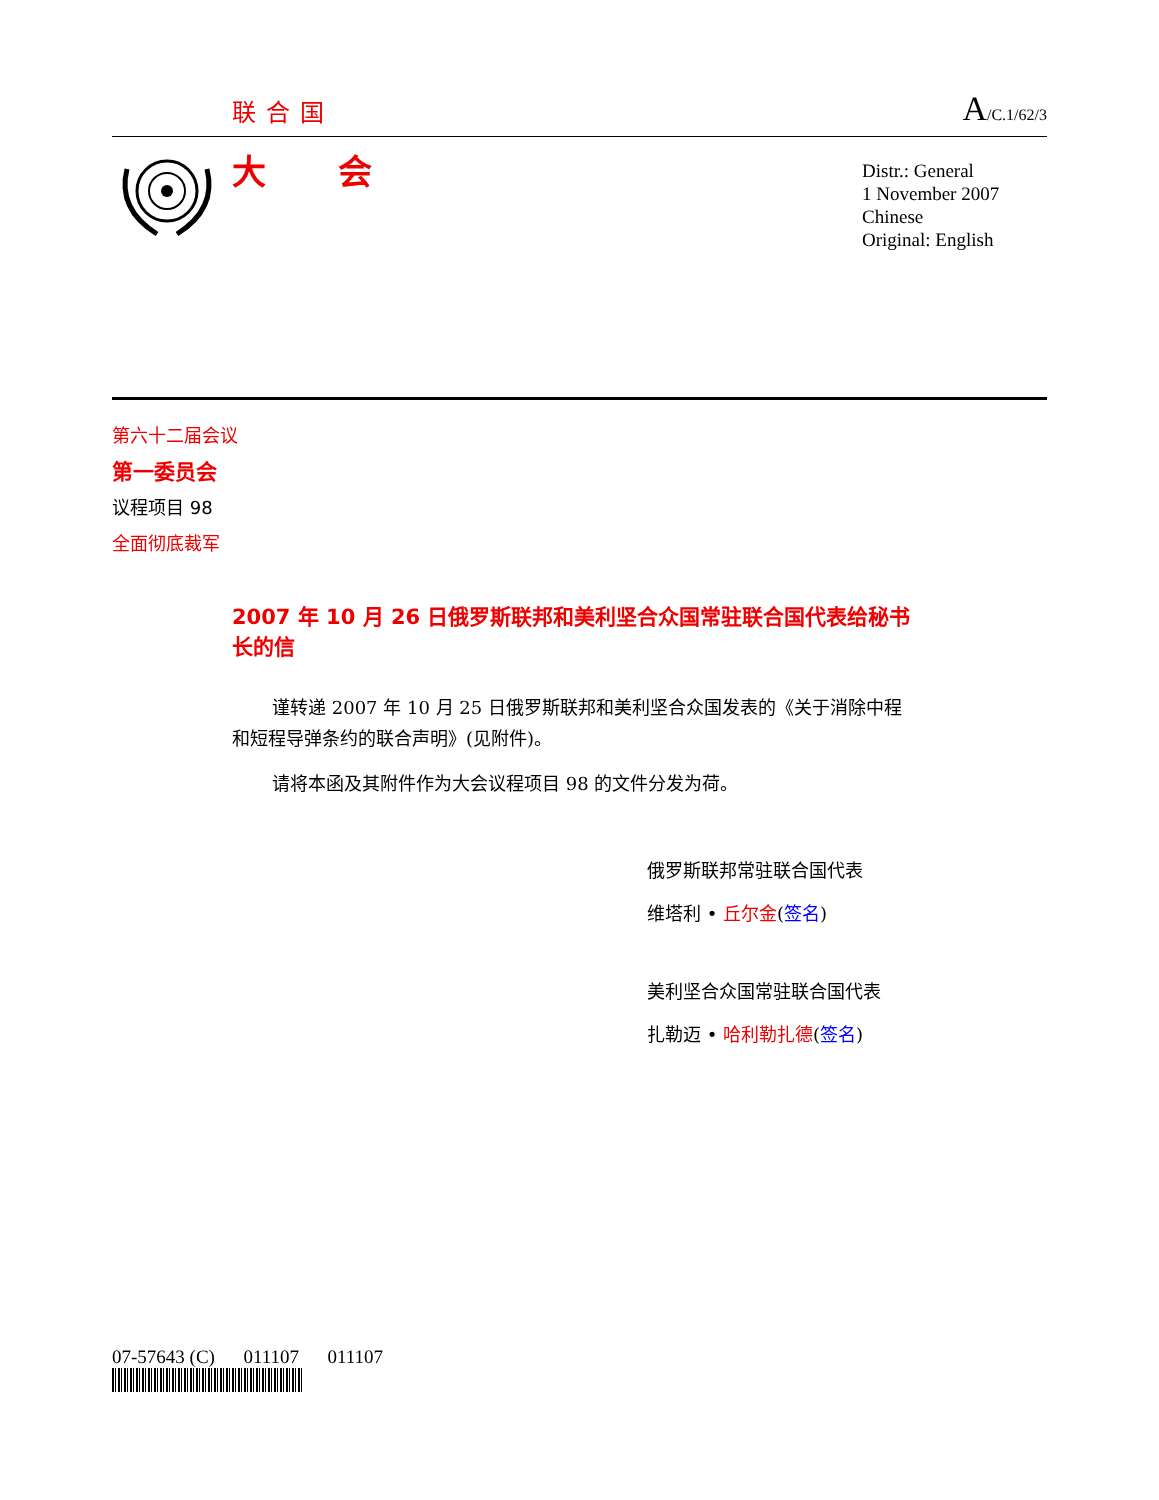联合国
A/C.1/62/3
大 会
Distr.: General
1 November 2007
Chinese
Original: English
第六十二届会议
第一委员会
议程项目 98
全面彻底裁军
2007 年 10 月 26 日俄罗斯联邦和美利坚合众国常驻联合国代表给秘书长的信
谨转递 2007 年 10 月 25 日俄罗斯联邦和美利坚合众国发表的《关于消除中程和短程导弹条约的联合声明》(见附件)。
请将本函及其附件作为大会议程项目 98 的文件分发为荷。
俄罗斯联邦常驻联合国代表
维塔利 • 丘尔金(签名)
美利坚合众国常驻联合国代表
扎勒迈 • 哈利勒扎德(签名)
07-57643 (C) 011107 011107